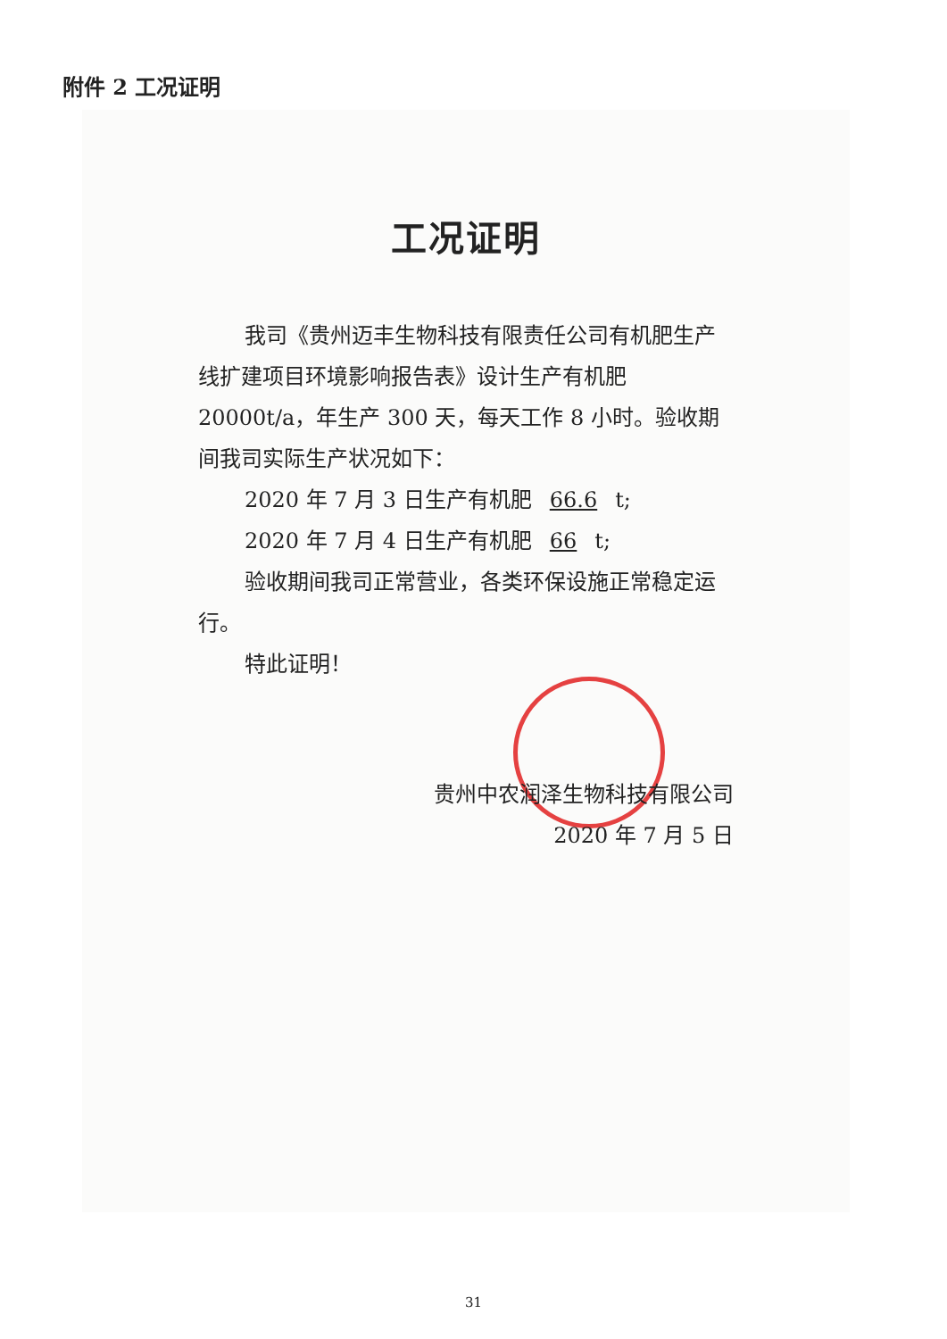附件 2 工况证明
工况证明
我司《贵州迈丰生物科技有限责任公司有机肥生产线扩建项目环境影响报告表》设计生产有机肥 20000t/a，年生产 300 天，每天工作 8 小时。验收期间我司实际生产状况如下：
2020 年 7 月 3 日生产有机肥 66.6 t;
2020 年 7 月 4 日生产有机肥 66 t;
验收期间我司正常营业，各类环保设施正常稳定运行。
特此证明！
贵州中农润泽生物科技有限公司
2020 年 7 月 5 日
31